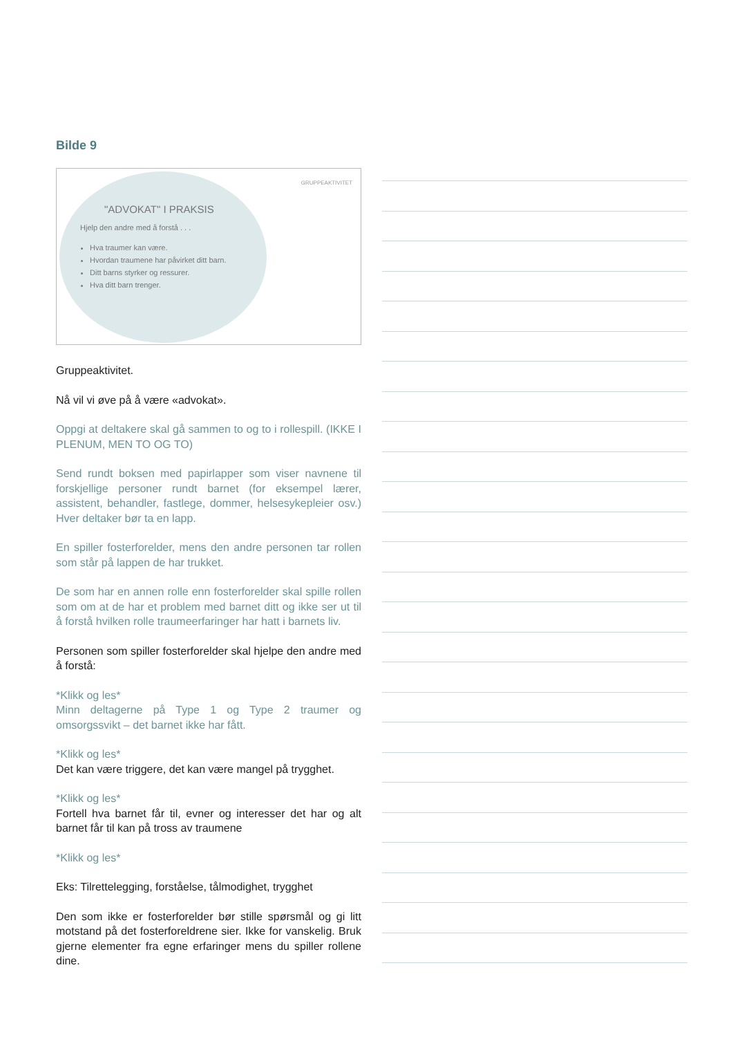Bilde 9
GRUPPEAKTIVITET
"ADVOKAT" I PRAKSIS
Hjelp den andre med å forstå . . .
Hva traumer kan være.
Hvordan traumene har påvirket ditt barn.
Ditt barns styrker og ressurer.
Hva ditt barn trenger.
Gruppeaktivitet.
Nå vil vi øve på å være «advokat».
Oppgi at deltakere skal gå sammen to og to i rollespill. (IKKE I PLENUM, MEN TO OG TO)
Send rundt boksen med papirlapper som viser navnene til forskjellige personer rundt barnet (for eksempel lærer, assistent, behandler, fastlege, dommer, helsesykepleier osv.) Hver deltaker bør ta en lapp.
En spiller fosterforelder, mens den andre personen tar rollen som står på lappen de har trukket.
De som har en annen rolle enn fosterforelder skal spille rollen som om at de har et problem med barnet ditt og ikke ser ut til å forstå hvilken rolle traumeerfaringer har hatt i barnets liv.
Personen som spiller fosterforelder skal hjelpe den andre med å forstå:
*Klikk og les*
Minn deltagerne på Type 1 og Type 2 traumer og omsorgssvikt – det barnet ikke har fått.
*Klikk og les*
Det kan være triggere, det kan være mangel på trygghet.
*Klikk og les*
Fortell hva barnet får til, evner og interesser det har og alt barnet får til kan på tross av traumene
*Klikk og les*
Eks: Tilrettelegging, forståelse, tålmodighet, trygghet
Den som ikke er fosterforelder bør stille spørsmål og gi litt motstand på det fosterforeldrene sier. Ikke for vanskelig. Bruk gjerne elementer fra egne erfaringer mens du spiller rollene dine.